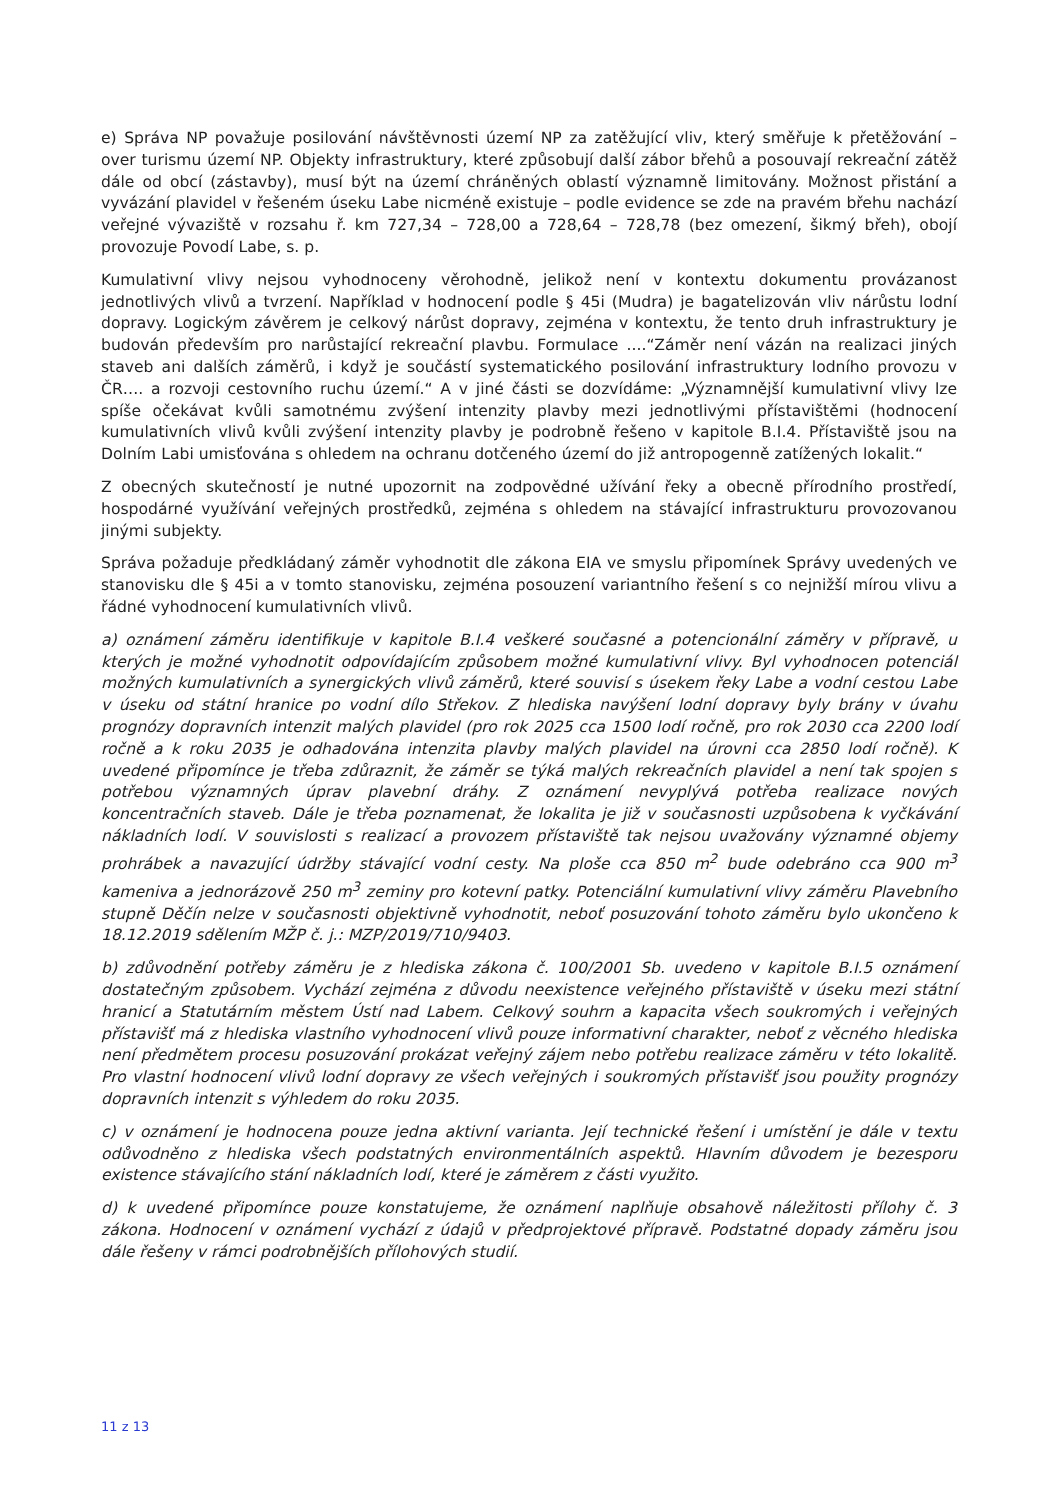e) Správa NP považuje posilování návštěvnosti území NP za zatěžující vliv, který směřuje k přetěžování – over turismu území NP. Objekty infrastruktury, které způsobují další zábor břehů a posouvají rekreační zátěž dále od obcí (zástavby), musí být na území chráněných oblastí významně limitovány. Možnost přistání a vyvázání plavidel v řešeném úseku Labe nicméně existuje – podle evidence se zde na pravém břehu nachází veřejné vývaziště v rozsahu ř. km 727,34 – 728,00 a 728,64 – 728,78 (bez omezení, šikmý břeh), obojí provozuje Povodí Labe, s. p.
Kumulativní vlivy nejsou vyhodnoceny věrohodně, jelikož není v kontextu dokumentu provázanost jednotlivých vlivů a tvrzení. Například v hodnocení podle § 45i (Mudra) je bagatelizován vliv nárůstu lodní dopravy. Logickým závěrem je celkový nárůst dopravy, zejména v kontextu, že tento druh infrastruktury je budován především pro narůstající rekreační plavbu. Formulace ....“Záměr není vázán na realizaci jiných staveb ani dalších záměrů, i když je součástí systematického posilování infrastruktury lodního provozu v ČR…. a rozvoji cestovního ruchu území.“ A v jiné části se dozvídáme: „Významnější kumulativní vlivy lze spíše očekávat kvůli samotnému zvýšení intenzity plavby mezi jednotlivými přístavištěmi (hodnocení kumulativních vlivů kvůli zvýšení intenzity plavby je podrobně řešeno v kapitole B.I.4. Přístaviště jsou na Dolním Labi umisťována s ohledem na ochranu dotčeného území do již antropogenně zatížených lokalit.“
Z obecných skutečností je nutné upozornit na zodpovědné užívání řeky a obecně přírodního prostředí, hospodárné využívání veřejných prostředků, zejména s ohledem na stávající infrastrukturu provozovanou jinými subjekty.
Správa požaduje předkládaný záměr vyhodnotit dle zákona EIA ve smyslu připomínek Správy uvedených ve stanovisku dle § 45i a v tomto stanovisku, zejména posouzení variantního řešení s co nejnižší mírou vlivu a řádné vyhodnocení kumulativních vlivů.
a) oznámení záměru identifikuje v kapitole B.I.4 veškeré současné a potencionální záměry v přípravě, u kterých je možné vyhodnotit odpovídajícím způsobem možné kumulativní vlivy. Byl vyhodnocen potenciál možných kumulativních a synergických vlivů záměrů, které souvisí s úsekem řeky Labe a vodní cestou Labe v úseku od státní hranice po vodní dílo Střekov. Z hlediska navýšení lodní dopravy byly brány v úvahu prognózy dopravních intenzit malých plavidel (pro rok 2025 cca 1500 lodí ročně, pro rok 2030 cca 2200 lodí ročně a k roku 2035 je odhadována intenzita plavby malých plavidel na úrovni cca 2850 lodí ročně). K uvedené připomínce je třeba zdůraznit, že záměr se týká malých rekreačních plavidel a není tak spojen s potřebou významných úprav plavební dráhy. Z oznámení nevyplývá potřeba realizace nových koncentračních staveb. Dále je třeba poznamenat, že lokalita je již v současnosti uzpůsobena k vyčkávání nákladních lodí. V souvislosti s realizací a provozem přístaviště tak nejsou uvažovány významné objemy prohrábek a navazující údržby stávající vodní cesty. Na ploše cca 850 m<sup>2</sup> bude odebráno cca 900 m<sup>3</sup> kameniva a jednorázově 250 m<sup>3</sup> zeminy pro kotevní patky. Potenciální kumulativní vlivy záměru Plavebního stupně Děčín nelze v současnosti objektivně vyhodnotit, neboť posuzování tohoto záměru bylo ukončeno k 18.12.2019 sdělením MŽP č. j.: MZP/2019/710/9403.
b) zdůvodnění potřeby záměru je z hlediska zákona č. 100/2001 Sb. uvedeno v kapitole B.I.5 oznámení dostatečným způsobem. Vychází zejména z důvodu neexistence veřejného přístaviště v úseku mezi státní hranicí a Statutárním městem Ústí nad Labem. Celkový souhrn a kapacita všech soukromých i veřejných přístavišť má z hlediska vlastního vyhodnocení vlivů pouze informativní charakter, neboť z věcného hlediska není předmětem procesu posuzování prokázat veřejný zájem nebo potřebu realizace záměru v této lokalitě. Pro vlastní hodnocení vlivů lodní dopravy ze všech veřejných i soukromých přístavišť jsou použity prognózy dopravních intenzit s výhledem do roku 2035.
c) v oznámení je hodnocena pouze jedna aktivní varianta. Její technické řešení i umístění je dále v textu odůvodněno z hlediska všech podstatných environmentálních aspektů. Hlavním důvodem je bezesporu existence stávajícího stání nákladních lodí, které je záměrem z části využito.
d) k uvedené připomínce pouze konstatujeme, že oznámení naplňuje obsahově náležitosti přílohy č. 3 zákona. Hodnocení v oznámení vychází z údajů v předprojektové přípravě. Podstatné dopady záměru jsou dále řešeny v rámci podrobnějších přílohových studií.
11 z 13